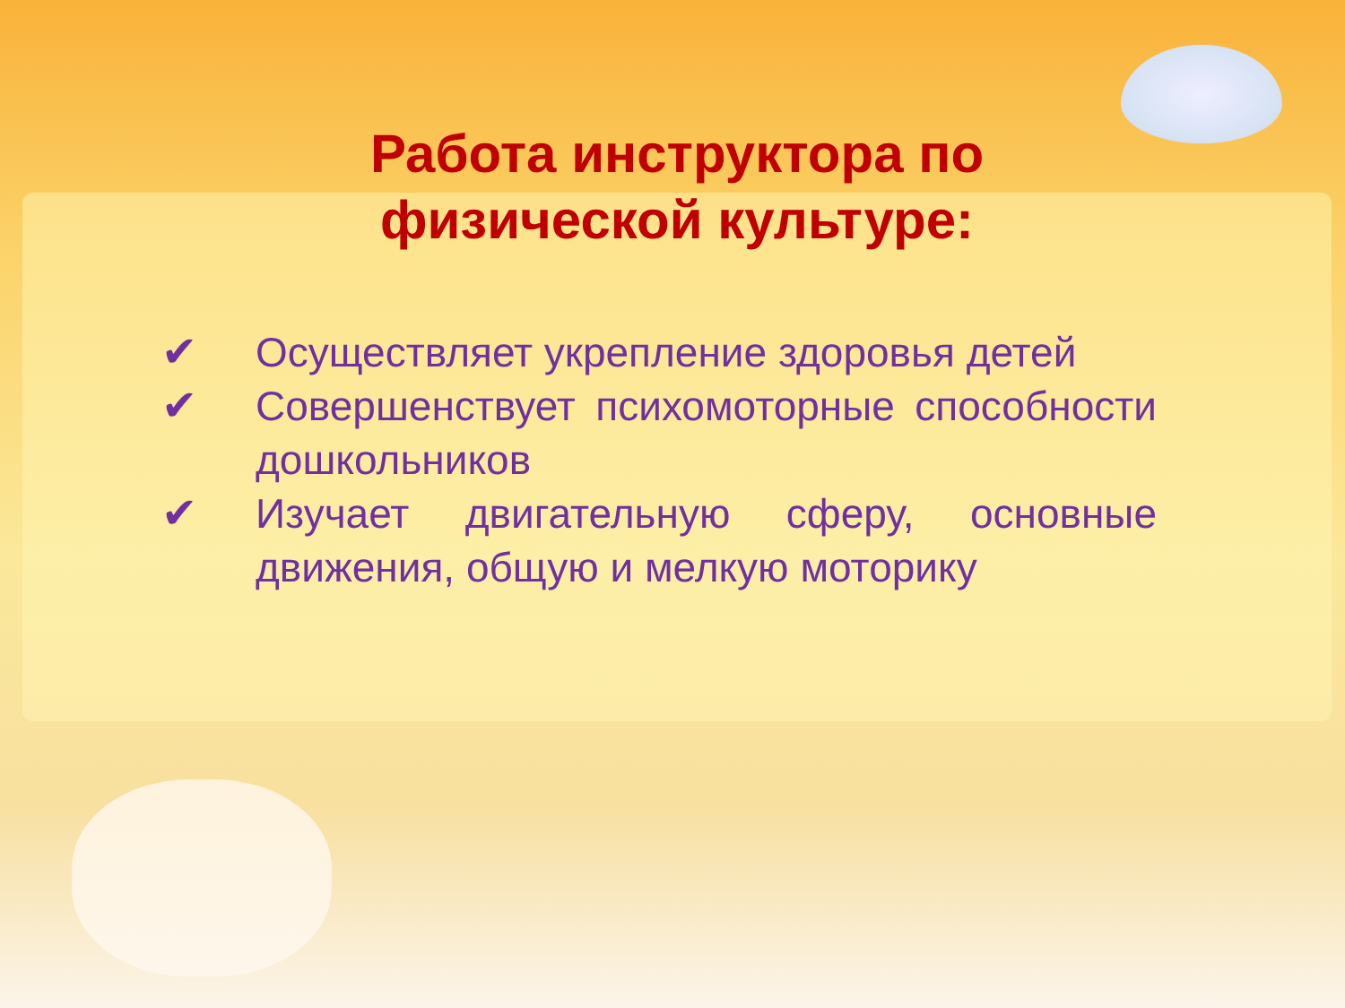Работа инструктора по физической культуре:
✔ Осуществляет укрепление здоровья детей
✔ Совершенствует психомоторные способности дошкольников
✔ Изучает двигательную сферу, основные движения, общую и мелкую моторику